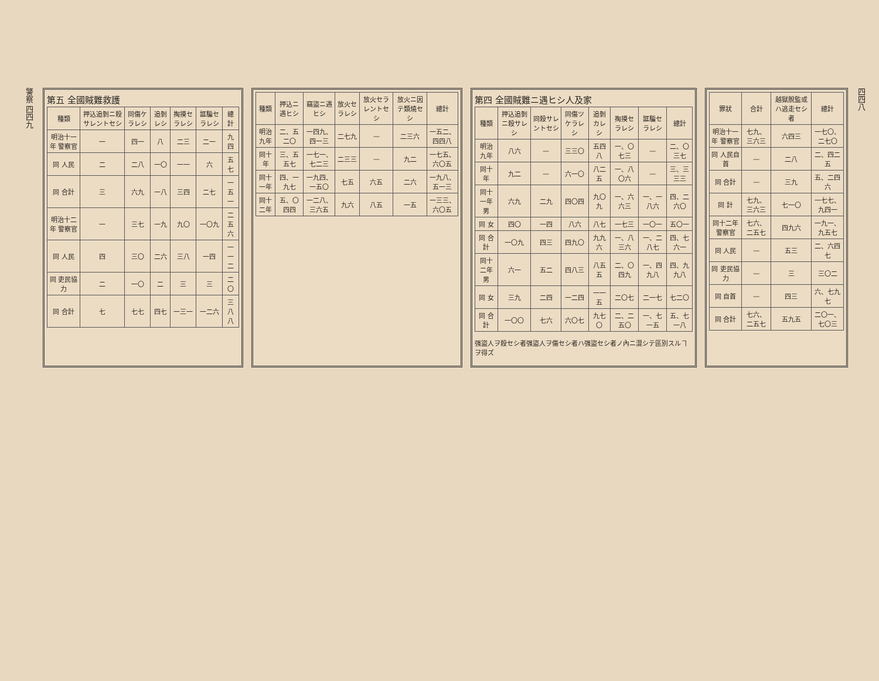警察 四四九
第五 全國賊難救護
| 種類 | 押込追剝ニ殺サレントセシ | 同傷ケラレシ | 追剝レシ | 掏摸セラレシ | 誆騙セラレシ | 總計 |
| --- | --- | --- | --- | --- | --- | --- |
| 明治十一年 警察官 | 一 | 四一 | 八 | 二三 | 二一 | 九四 |
| 同 人民 | 二 | 二八 | 一〇 | 一一 | 六 | 五七 |
| 同 合計 | 三 | 六九 | 一八 | 三四 | 二七 | 一五一 |
| 明治十二年 警察官 | 一 | 三七 | 一九 | 九〇 | 一〇九 | 二五六 |
| 同 人民 | 四 | 三〇 | 二六 | 三八 | 一四 | 一一二 |
| 同 吏民協力 | 二 | 一〇 | 二 | 三 | 三 | 二〇 |
| 同 合計 | 七 | 七七 | 四七 | 一三一 | 一二六 | 三八八 |
| 種類 | 押込ニ遇ヒシ | 竊盜ニ遇ヒシ | 放火セラレシ | 放火セラレントセシ | 放火ニ因テ類燒セシ | 總計 |
| --- | --- | --- | --- | --- | --- | --- |
| 明治九年 | 二、五二〇 | 一四九、四一三 | 二七九 | — | 二三六 | 一五二、四四八 |
| 同十年 | 三、五五七 | 一七一、七二三 | 二三三 | — | 九二 | 一七五、六〇五 |
| 同十一年 | 四、一九七 | 一九四、一五〇 | 七五 | 六五 | 二六 | 一九八、五一三 |
| 同十二年 | 五、〇四四 | 一二八、三六五 | 九六 | 八五 | 一五 | 一三三、六〇五 |
第四 全國賊難ニ遇ヒシ人及家
| 種類 | 押込追剝ニ殺サレシ | 同殺サレントセシ | 同傷ツケラレシ | 追剝カレシ | 掏摸セラレシ | 誆騙セラレシ | 總計 |
| --- | --- | --- | --- | --- | --- | --- | --- |
| 明治九年 | 八六 | — | 三三〇 | 五四八 | 一、〇七三 | — | 二、〇三七 |
| 同十年 | 九二 | — | 六一〇 | 八二五 | 一、八〇六 | — | 三、三三三 |
| 同十一年 男 | 六九 | 二九 | 四〇四 | 九〇九 | 一、六六三 | 一、一八六 | 四、二六〇 |
| 同 女 | 四〇 | 一四 | 八六 | 八七 | 一七三 | 一〇一 | 五〇一 |
| 同 合計 | 一〇九 | 四三 | 四九〇 | 九九六 | 一、八三六 | 一、二八七 | 四、七六一 |
| 同十二年 男 | 六一 | 五二 | 四八三 | 八五五 | 二、〇四九 | 一、四九八 | 四、九九八 |
| 同 女 | 三九 | 二四 | 一二四 | 一一五 | 二〇七 | 二一七 | 七二〇 |
| 同 合計 | 一〇〇 | 七六 | 六〇七 | 九七〇 | 二、二五〇 | 一、七一五 | 五、七一八 |
强盜人ヲ殺セシ者强盜人ヲ傷セシ者ハ强盜セシ者ノ內ニ混シテ區別スルヿヲ得ズ
| 罪狀 | 合計 | 越獄脫監或ハ逃走セシ者 | 總計 |
| --- | --- | --- | --- |
| 明治十一年 警察官 | 七九、三六三 | 六四三 | 一七〇、二七〇 |
| 同 人民自首 | — | 二八 | 二、四二五 |
| 同 合計 | — | 三九 | 五、二四六 |
| 同 計 | 七九、三六三 | 七一〇 | 一七七、九四一 |
| 同十二年 警察官 | 七六、二五七 | 四九六 | 一九一、九五七 |
| 同 人民 | — | 五三 | 二、六四七 |
| 同 吏民協力 | — | 三 | 三〇二 |
| 同 自首 | — | 四三 | 六、七九七 |
| 同 合計 | 七六、二五七 | 五九五 | 二〇一、七〇三 |
四四八